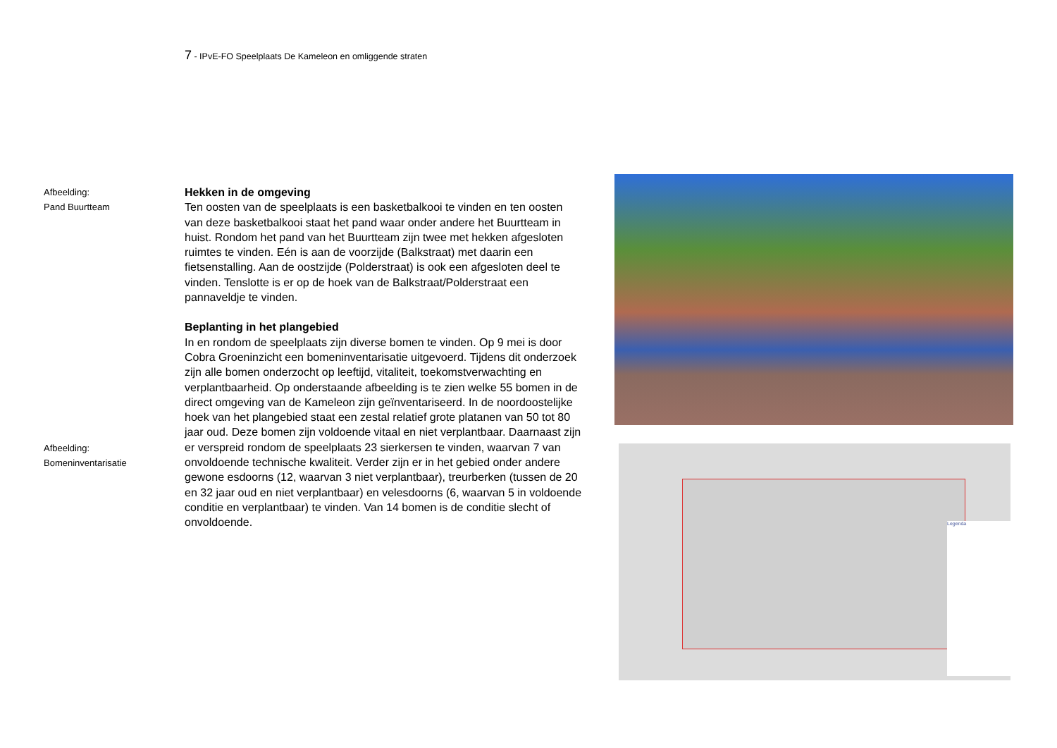7 - IPvE-FO Speelplaats De Kameleon en omliggende straten
Afbeelding:
Pand Buurtteam
Afbeelding:
Bomeninventarisatie
Hekken in de omgeving
Ten oosten van de speelplaats is een basketbalkooi te vinden en ten oosten van deze basketbalkooi staat het pand waar onder andere het Buurtteam in huist. Rondom het pand van het Buurtteam zijn twee met hekken afgesloten ruimtes te vinden. Eén is aan de voorzijde (Balkstraat) met daarin een fietsenstalling. Aan de oostzijde (Polderstraat) is ook een afgesloten deel te vinden. Tenslotte is er op de hoek van de Balkstraat/Polderstraat een pannaveldje te vinden.
Beplanting in het plangebied
In en rondom de speelplaats zijn diverse bomen te vinden. Op 9 mei is door Cobra Groeninzicht een bomeninventarisatie uitgevoerd. Tijdens dit onderzoek zijn alle bomen onderzocht op leeftijd, vitaliteit, toekomstverwachting en verplantbaarheid. Op onderstaande afbeelding is te zien welke 55 bomen in de direct omgeving van de Kameleon zijn geïnventariseerd. In de noordoostelijke hoek van het plangebied staat een zestal relatief grote platanen van 50 tot 80 jaar oud. Deze bomen zijn voldoende vitaal en niet verplantbaar. Daarnaast zijn er verspreid rondom de speelplaats 23 sierkersen te vinden, waarvan 7 van onvoldoende technische kwaliteit. Verder zijn er in het gebied onder andere gewone esdoorns (12, waarvan 3 niet verplantbaar), treurberken (tussen de 20 en 32 jaar oud en niet verplantbaar) en velesdoorns (6, waarvan 5 in voldoende conditie en verplantbaar) te vinden. Van 14 bomen is de conditie slecht of onvoldoende.
Legenda